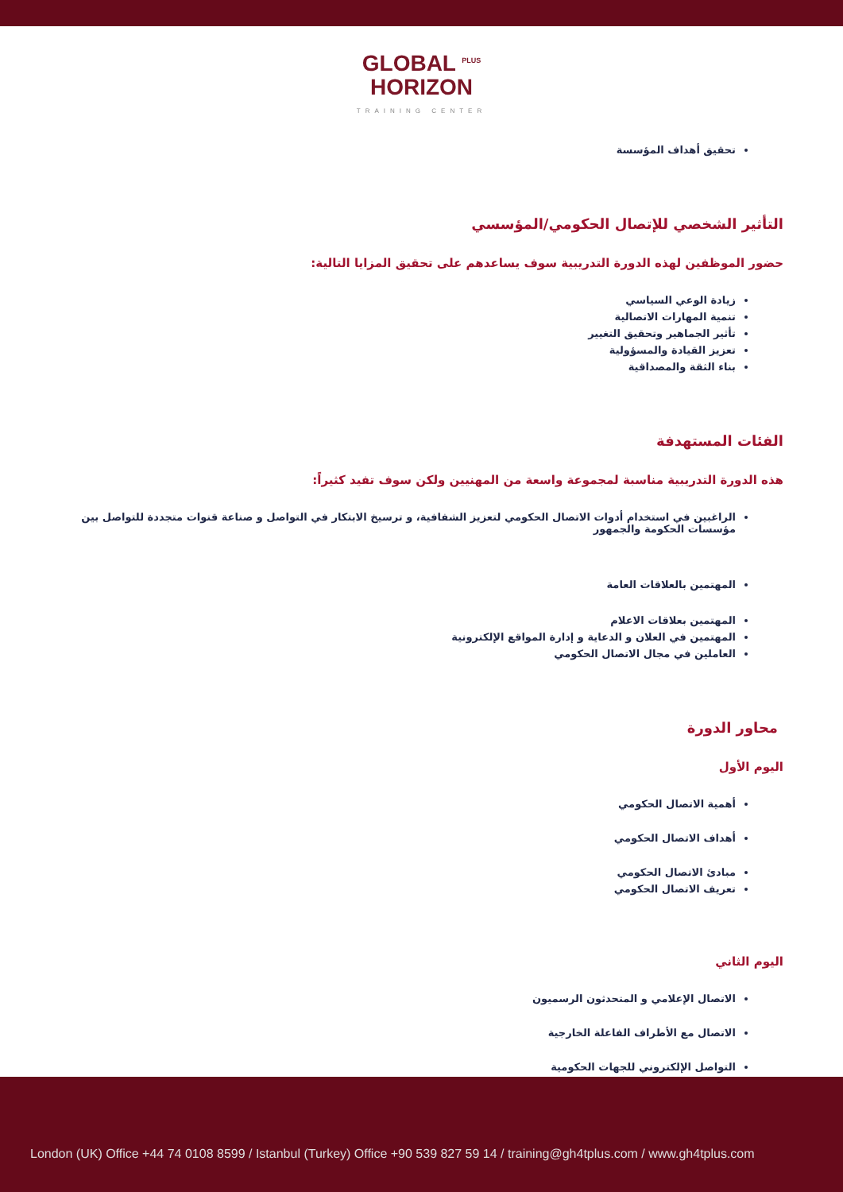GLOBAL <sup>PLUS</sup>
HORIZON
TRAINING CENTER
تحقيق أهداف المؤسسة
التأثير الشخصي للإتصال الحكومي/المؤسسي
حضور الموظفين لهذه الدورة التدريبية سوف يساعدهم على تحقيق المزايا التالية:
زيادة الوعي السياسي
تنمية المهارات الاتصالية
تأثير الجماهير وتحقيق التغيير
تعزيز القيادة والمسؤولية
بناء الثقة والمصداقية
الفئات المستهدفة
هذه الدورة التدريبية مناسبة لمجموعة واسعة من المهنيين ولكن سوف تفيد كثيراً:
الراغبين في استخدام أدوات الاتصال الحكومي لتعزيز الشفافية، و ترسيخ الابتكار في التواصل و صناعة قنوات متجددة للتواصل بين مؤسسات الحكومة والجمهور
المهتمين بالعلاقات العامة
المهتمين بعلاقات الاعلام
المهتمين في العلان و الدعاية و إدارة المواقع الإلكترونية
العاملين في مجال الاتصال الحكومي
محاور الدورة
اليوم الأول
أهمية الاتصال الحكومي
أهداف الاتصال الحكومي
مبادئ الاتصال الحكومي
تعريف الاتصال الحكومي
اليوم الثاني
الاتصال الإعلامي و المتحدثون الرسميون
الاتصال مع الأطراف الفاعلة الخارجية
التواصل الإلكتروني للجهات الحكومية
London (UK) Office +44 74 0108 8599 / Istanbul (Turkey) Office +90 539 827 59 14 / training@gh4tplus.com / www.gh4tplus.com